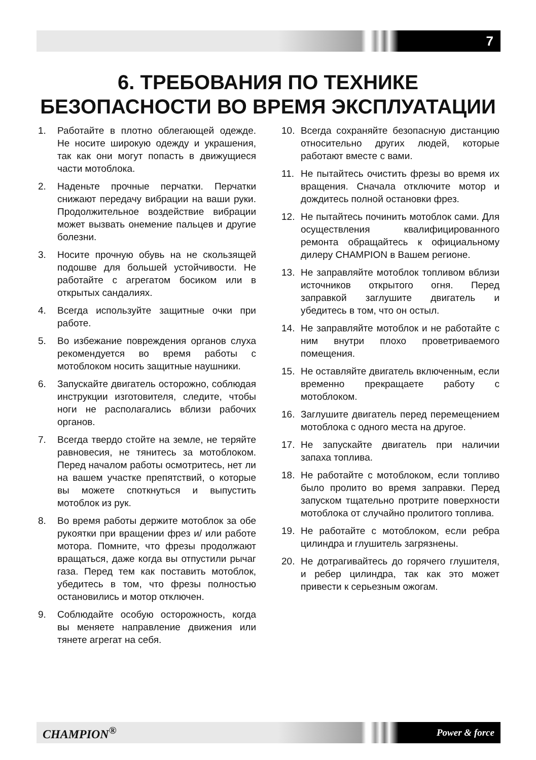7
6. ТРЕБОВАНИЯ ПО ТЕХНИКЕ
БЕЗОПАСНОСТИ ВО ВРЕМЯ ЭКСПЛУАТАЦИИ
1. Работайте в плотно облегающей одежде. Не носите широкую одежду и украшения, так как они могут попасть в движущиеся части мотоблока.
2. Наденьте прочные перчатки. Перчатки снижают передачу вибрации на ваши руки. Продолжительное воздействие вибрации может вызвать онемение пальцев и другие болезни.
3. Носите прочную обувь на не скользящей подошве для большей устойчивости. Не работайте с агрегатом босиком или в открытых сандалиях.
4. Всегда используйте защитные очки при работе.
5. Во избежание повреждения органов слуха рекомендуется во время работы с мотоблоком носить защитные наушники.
6. Запускайте двигатель осторожно, соблюдая инструкции изготовителя, следите, чтобы ноги не располагались вблизи рабочих органов.
7. Всегда твердо стойте на земле, не теряйте равновесия, не тянитесь за мотоблоком. Перед началом работы осмотритесь, нет ли на вашем участке препятствий, о которые вы можете споткнуться и выпустить мотоблок из рук.
8. Во время работы держите мотоблок за обе рукоятки при вращении фрез и/ или работе мотора. Помните, что фрезы продолжают вращаться, даже когда вы отпустили рычаг газа. Перед тем как поставить мотоблок, убедитесь в том, что фрезы полностью остановились и мотор отключен.
9. Соблюдайте особую осторожность, когда вы меняете направление движения или тянете агрегат на себя.
10. Всегда сохраняйте безопасную дистанцию относительно других людей, которые работают вместе с вами.
11. Не пытайтесь очистить фрезы во время их вращения. Сначала отключите мотор и дождитесь полной остановки фрез.
12. Не пытайтесь починить мотоблок сами. Для осуществления квалифицированного ремонта обращайтесь к официальному дилеру CHAMPION в Вашем регионе.
13. Не заправляйте мотоблок топливом вблизи источников открытого огня. Перед заправкой заглушите двигатель и убедитесь в том, что он остыл.
14. Не заправляйте мотоблок и не работайте с ним внутри плохо проветриваемого помещения.
15. Не оставляйте двигатель включенным, если временно прекращаете работу с мотоблоком.
16. Заглушите двигатель перед перемещением мотоблока с одного места на другое.
17. Не запускайте двигатель при наличии запаха топлива.
18. Не работайте с мотоблоком, если топливо было пролито во время заправки. Перед запуском тщательно протрите поверхности мотоблока от случайно пролитого топлива.
19. Не работайте с мотоблоком, если ребра цилиндра и глушитель загрязнены.
20. Не дотрагивайтесь до горячего глушителя, и ребер цилиндра, так как это может привести к серьезным ожогам.
CHAMPION<sup>®</sup> Power & force